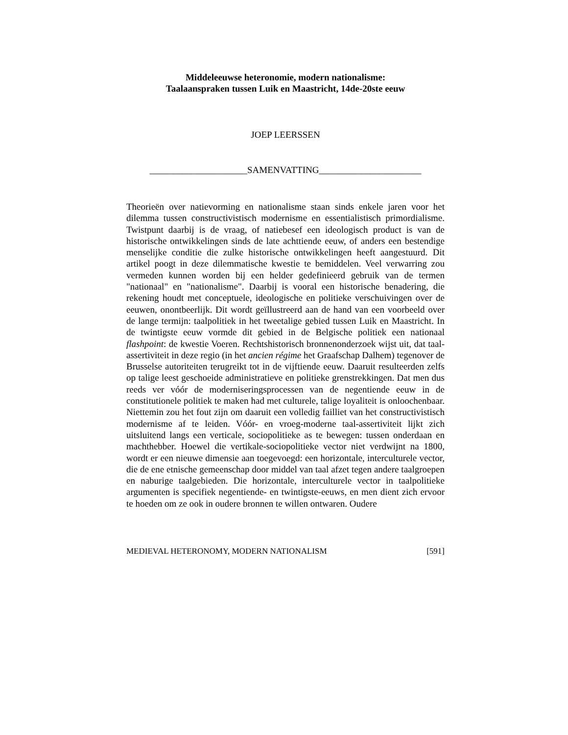Middeleeuwse heteronomie, modern nationalisme:
Taalaanspraken tussen Luik en Maastricht, 14de-20ste eeuw
JOEP LEERSSEN
_____________________SAMENVATTING______________________
Theorieën over natievorming en nationalisme staan sinds enkele jaren voor het dilemma tussen constructivistisch modernisme en essentialistisch primordialisme. Twistpunt daarbij is de vraag, of natiebesef een ideologisch product is van de historische ontwikkelingen sinds de late achttiende eeuw, of anders een bestendige menselijke conditie die zulke historische ontwikkelingen heeft aangestuurd. Dit artikel poogt in deze dilemmatische kwestie te bemiddelen. Veel verwarring zou vermeden kunnen worden bij een helder gedefinieerd gebruik van de termen "nationaal" en "nationalisme". Daarbij is vooral een historische benadering, die rekening houdt met conceptuele, ideologische en politieke verschuivingen over de eeuwen, onontbeerlijk. Dit wordt geïllustreerd aan de hand van een voorbeeld over de lange termijn: taalpolitiek in het tweetalige gebied tussen Luik en Maastricht. In de twintigste eeuw vormde dit gebied in de Belgische politiek een nationaal flashpoint: de kwestie Voeren. Rechtshistorisch bronnenonderzoek wijst uit, dat taal-assertiviteit in deze regio (in het ancien régime het Graafschap Dalhem) tegenover de Brusselse autoriteiten terugreikt tot in de vijftiende eeuw. Daaruit resulteerden zelfs op talige leest geschoeide administratieve en politieke grenstrekkingen. Dat men dus reeds ver vóór de moderniseringsprocessen van de negentiende eeuw in de constitutionele politiek te maken had met culturele, talige loyaliteit is onloochenbaar. Niettemin zou het fout zijn om daaruit een volledig failliet van het constructivistisch modernisme af te leiden. Vóór- en vroeg-moderne taal-assertiviteit lijkt zich uitsluitend langs een verticale, sociopolitieke as te bewegen: tussen onderdaan en machthebber. Hoewel die vertikale-sociopolitieke vector niet verdwijnt na 1800, wordt er een nieuwe dimensie aan toegevoegd: een horizontale, interculturele vector, die de ene etnische gemeenschap door middel van taal afzet tegen andere taalgroepen en naburige taalgebieden. Die horizontale, interculturele vector in taalpolitieke argumenten is specifiek negentiende- en twintigste-eeuws, en men dient zich ervoor te hoeden om ze ook in oudere bronnen te willen ontwaren. Oudere
MEDIEVAL HETERONOMY, MODERN NATIONALISM [591]